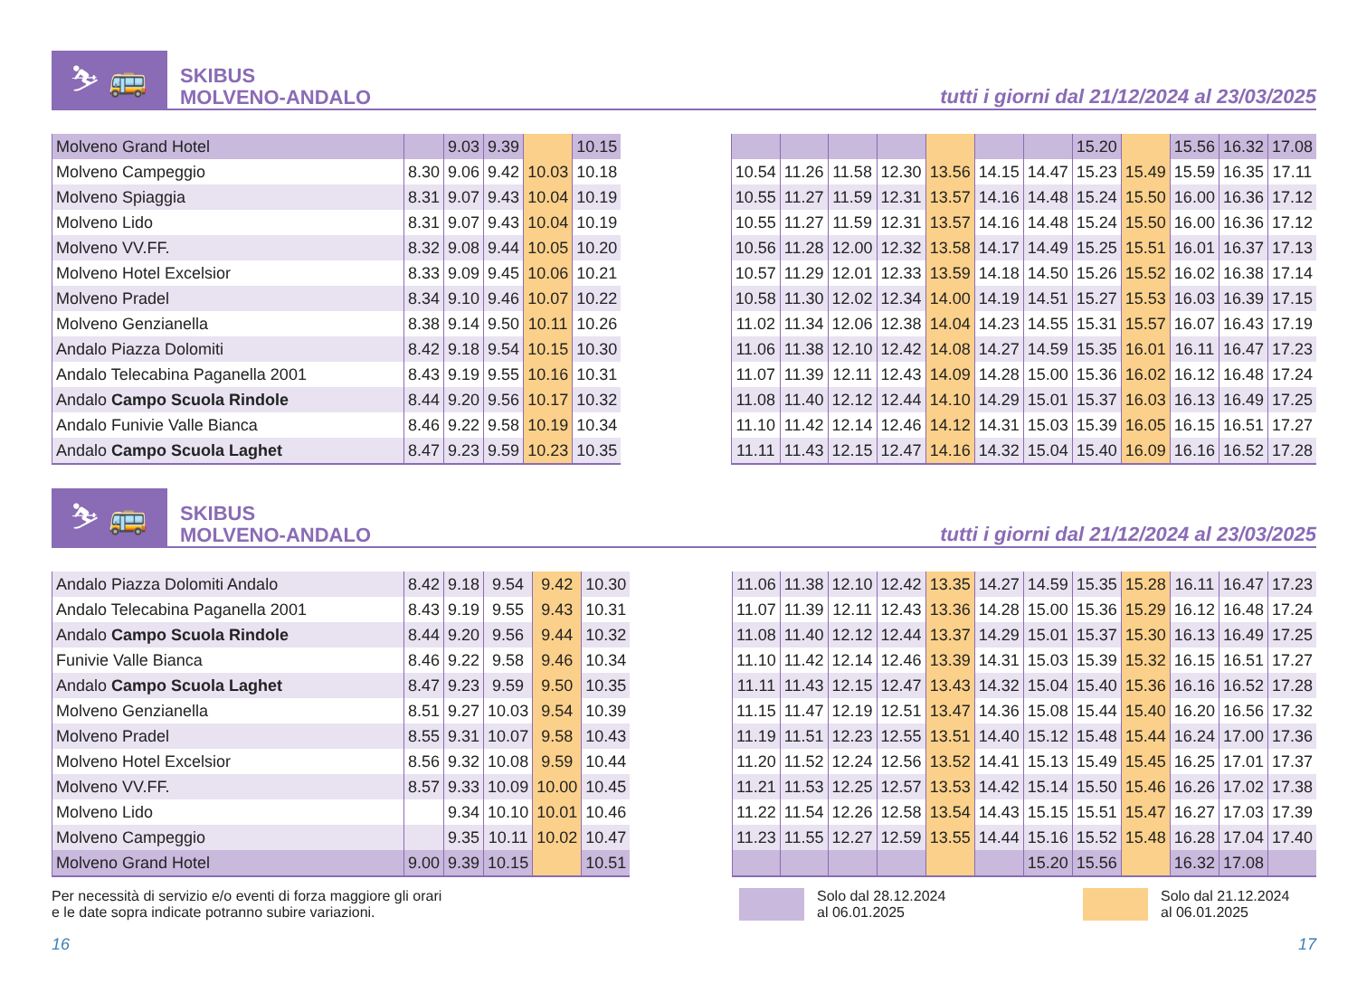⛷ 🚌
SKIBUS
MOLVENO-ANDALO
tutti i giorni dal 21/12/2024 al 23/03/2025
| Molveno Grand Hotel | | 9.03 | 9.39 | | 10.15 |
| Molveno Campeggio | 8.30 | 9.06 | 9.42 | 10.03 | 10.18 |
| Molveno Spiaggia | 8.31 | 9.07 | 9.43 | 10.04 | 10.19 |
| Molveno Lido | 8.31 | 9.07 | 9.43 | 10.04 | 10.19 |
| Molveno VV.FF. | 8.32 | 9.08 | 9.44 | 10.05 | 10.20 |
| Molveno Hotel Excelsior | 8.33 | 9.09 | 9.45 | 10.06 | 10.21 |
| Molveno Pradel | 8.34 | 9.10 | 9.46 | 10.07 | 10.22 |
| Molveno Genzianella | 8.38 | 9.14 | 9.50 | 10.11 | 10.26 |
| Andalo Piazza Dolomiti | 8.42 | 9.18 | 9.54 | 10.15 | 10.30 |
| Andalo Telecabina Paganella 2001 | 8.43 | 9.19 | 9.55 | 10.16 | 10.31 |
| Andalo Campo Scuola Rindole | 8.44 | 9.20 | 9.56 | 10.17 | 10.32 |
| Andalo Funivie Valle Bianca | 8.46 | 9.22 | 9.58 | 10.19 | 10.34 |
| Andalo Campo Scuola Laghet | 8.47 | 9.23 | 9.59 | 10.23 | 10.35 |
| | | | | | | | 15.20 | | 15.56 | 16.32 | 17.08 |
| 10.54 | 11.26 | 11.58 | 12.30 | 13.56 | 14.15 | 14.47 | 15.23 | 15.49 | 15.59 | 16.35 | 17.11 |
| 10.55 | 11.27 | 11.59 | 12.31 | 13.57 | 14.16 | 14.48 | 15.24 | 15.50 | 16.00 | 16.36 | 17.12 |
| 10.55 | 11.27 | 11.59 | 12.31 | 13.57 | 14.16 | 14.48 | 15.24 | 15.50 | 16.00 | 16.36 | 17.12 |
| 10.56 | 11.28 | 12.00 | 12.32 | 13.58 | 14.17 | 14.49 | 15.25 | 15.51 | 16.01 | 16.37 | 17.13 |
| 10.57 | 11.29 | 12.01 | 12.33 | 13.59 | 14.18 | 14.50 | 15.26 | 15.52 | 16.02 | 16.38 | 17.14 |
| 10.58 | 11.30 | 12.02 | 12.34 | 14.00 | 14.19 | 14.51 | 15.27 | 15.53 | 16.03 | 16.39 | 17.15 |
| 11.02 | 11.34 | 12.06 | 12.38 | 14.04 | 14.23 | 14.55 | 15.31 | 15.57 | 16.07 | 16.43 | 17.19 |
| 11.06 | 11.38 | 12.10 | 12.42 | 14.08 | 14.27 | 14.59 | 15.35 | 16.01 | 16.11 | 16.47 | 17.23 |
| 11.07 | 11.39 | 12.11 | 12.43 | 14.09 | 14.28 | 15.00 | 15.36 | 16.02 | 16.12 | 16.48 | 17.24 |
| 11.08 | 11.40 | 12.12 | 12.44 | 14.10 | 14.29 | 15.01 | 15.37 | 16.03 | 16.13 | 16.49 | 17.25 |
| 11.10 | 11.42 | 12.14 | 12.46 | 14.12 | 14.31 | 15.03 | 15.39 | 16.05 | 16.15 | 16.51 | 17.27 |
| 11.11 | 11.43 | 12.15 | 12.47 | 14.16 | 14.32 | 15.04 | 15.40 | 16.09 | 16.16 | 16.52 | 17.28 |
⛷ 🚌
SKIBUS
MOLVENO-ANDALO
tutti i giorni dal 21/12/2024 al 23/03/2025
| Andalo Piazza Dolomiti Andalo | 8.42 | 9.18 | 9.54 | 9.42 | 10.30 |
| Andalo Telecabina Paganella 2001 | 8.43 | 9.19 | 9.55 | 9.43 | 10.31 |
| Andalo Campo Scuola Rindole | 8.44 | 9.20 | 9.56 | 9.44 | 10.32 |
| Funivie Valle Bianca | 8.46 | 9.22 | 9.58 | 9.46 | 10.34 |
| Andalo Campo Scuola Laghet | 8.47 | 9.23 | 9.59 | 9.50 | 10.35 |
| Molveno Genzianella | 8.51 | 9.27 | 10.03 | 9.54 | 10.39 |
| Molveno Pradel | 8.55 | 9.31 | 10.07 | 9.58 | 10.43 |
| Molveno Hotel Excelsior | 8.56 | 9.32 | 10.08 | 9.59 | 10.44 |
| Molveno VV.FF. | 8.57 | 9.33 | 10.09 | 10.00 | 10.45 |
| Molveno Lido | | 9.34 | 10.10 | 10.01 | 10.46 |
| Molveno Campeggio | | 9.35 | 10.11 | 10.02 | 10.47 |
| Molveno Grand Hotel | 9.00 | 9.39 | 10.15 | | 10.51 |
| 11.06 | 11.38 | 12.10 | 12.42 | 13.35 | 14.27 | 14.59 | 15.35 | 15.28 | 16.11 | 16.47 | 17.23 |
| 11.07 | 11.39 | 12.11 | 12.43 | 13.36 | 14.28 | 15.00 | 15.36 | 15.29 | 16.12 | 16.48 | 17.24 |
| 11.08 | 11.40 | 12.12 | 12.44 | 13.37 | 14.29 | 15.01 | 15.37 | 15.30 | 16.13 | 16.49 | 17.25 |
| 11.10 | 11.42 | 12.14 | 12.46 | 13.39 | 14.31 | 15.03 | 15.39 | 15.32 | 16.15 | 16.51 | 17.27 |
| 11.11 | 11.43 | 12.15 | 12.47 | 13.43 | 14.32 | 15.04 | 15.40 | 15.36 | 16.16 | 16.52 | 17.28 |
| 11.15 | 11.47 | 12.19 | 12.51 | 13.47 | 14.36 | 15.08 | 15.44 | 15.40 | 16.20 | 16.56 | 17.32 |
| 11.19 | 11.51 | 12.23 | 12.55 | 13.51 | 14.40 | 15.12 | 15.48 | 15.44 | 16.24 | 17.00 | 17.36 |
| 11.20 | 11.52 | 12.24 | 12.56 | 13.52 | 14.41 | 15.13 | 15.49 | 15.45 | 16.25 | 17.01 | 17.37 |
| 11.21 | 11.53 | 12.25 | 12.57 | 13.53 | 14.42 | 15.14 | 15.50 | 15.46 | 16.26 | 17.02 | 17.38 |
| 11.22 | 11.54 | 12.26 | 12.58 | 13.54 | 14.43 | 15.15 | 15.51 | 15.47 | 16.27 | 17.03 | 17.39 |
| 11.23 | 11.55 | 12.27 | 12.59 | 13.55 | 14.44 | 15.16 | 15.52 | 15.48 | 16.28 | 17.04 | 17.40 |
| | | | | | | 15.20 | 15.56 | | 16.32 | 17.08 | |
Per necessità di servizio e/o eventi di forza maggiore gli orari
e le date sopra indicate potranno subire variazioni.
Solo dal 28.12.2024
al 06.01.2025
Solo dal 21.12.2024
al 06.01.2025
16 17